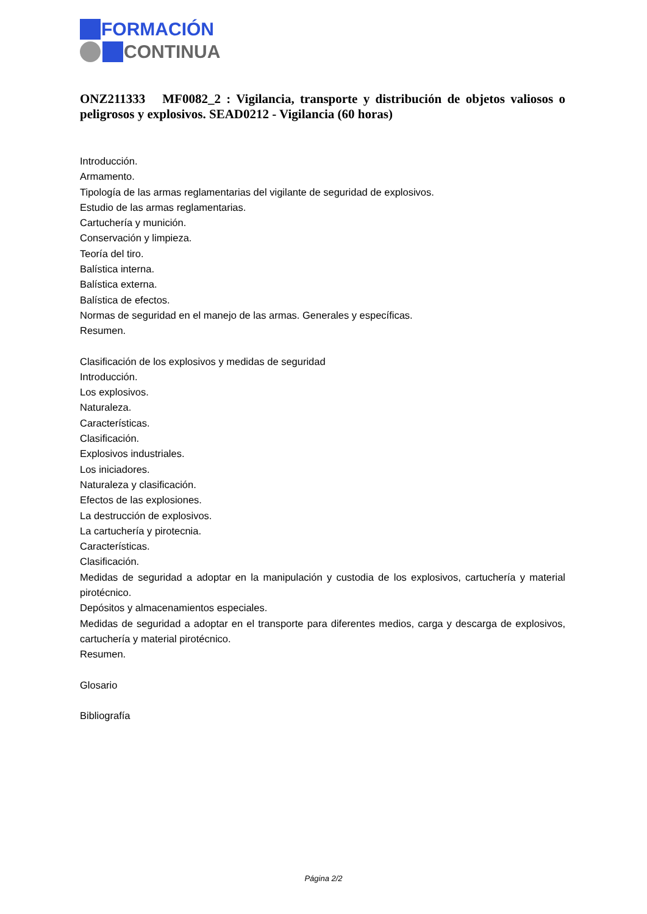FORMACIÓN
CONTINUA
ONZ211333 MF0082_2 : Vigilancia, transporte y distribución de objetos valiosos o peligrosos y explosivos. SEAD0212 - Vigilancia (60 horas)
Introducción.
Armamento.
Tipología de las armas reglamentarias del vigilante de seguridad de explosivos.
Estudio de las armas reglamentarias.
Cartuchería y munición.
Conservación y limpieza.
Teoría del tiro.
Balística interna.
Balística externa.
Balística de efectos.
Normas de seguridad en el manejo de las armas. Generales y específicas.
Resumen.
Clasificación de los explosivos y medidas de seguridad
Introducción.
Los explosivos.
Naturaleza.
Características.
Clasificación.
Explosivos industriales.
Los iniciadores.
Naturaleza y clasificación.
Efectos de las explosiones.
La destrucción de explosivos.
La cartuchería y pirotecnia.
Características.
Clasificación.
Medidas de seguridad a adoptar en la manipulación y custodia de los explosivos, cartuchería y material pirotécnico.
Depósitos y almacenamientos especiales.
Medidas de seguridad a adoptar en el transporte para diferentes medios, carga y descarga de explosivos, cartuchería y material pirotécnico.
Resumen.
Glosario
Bibliografía
Página 2/2